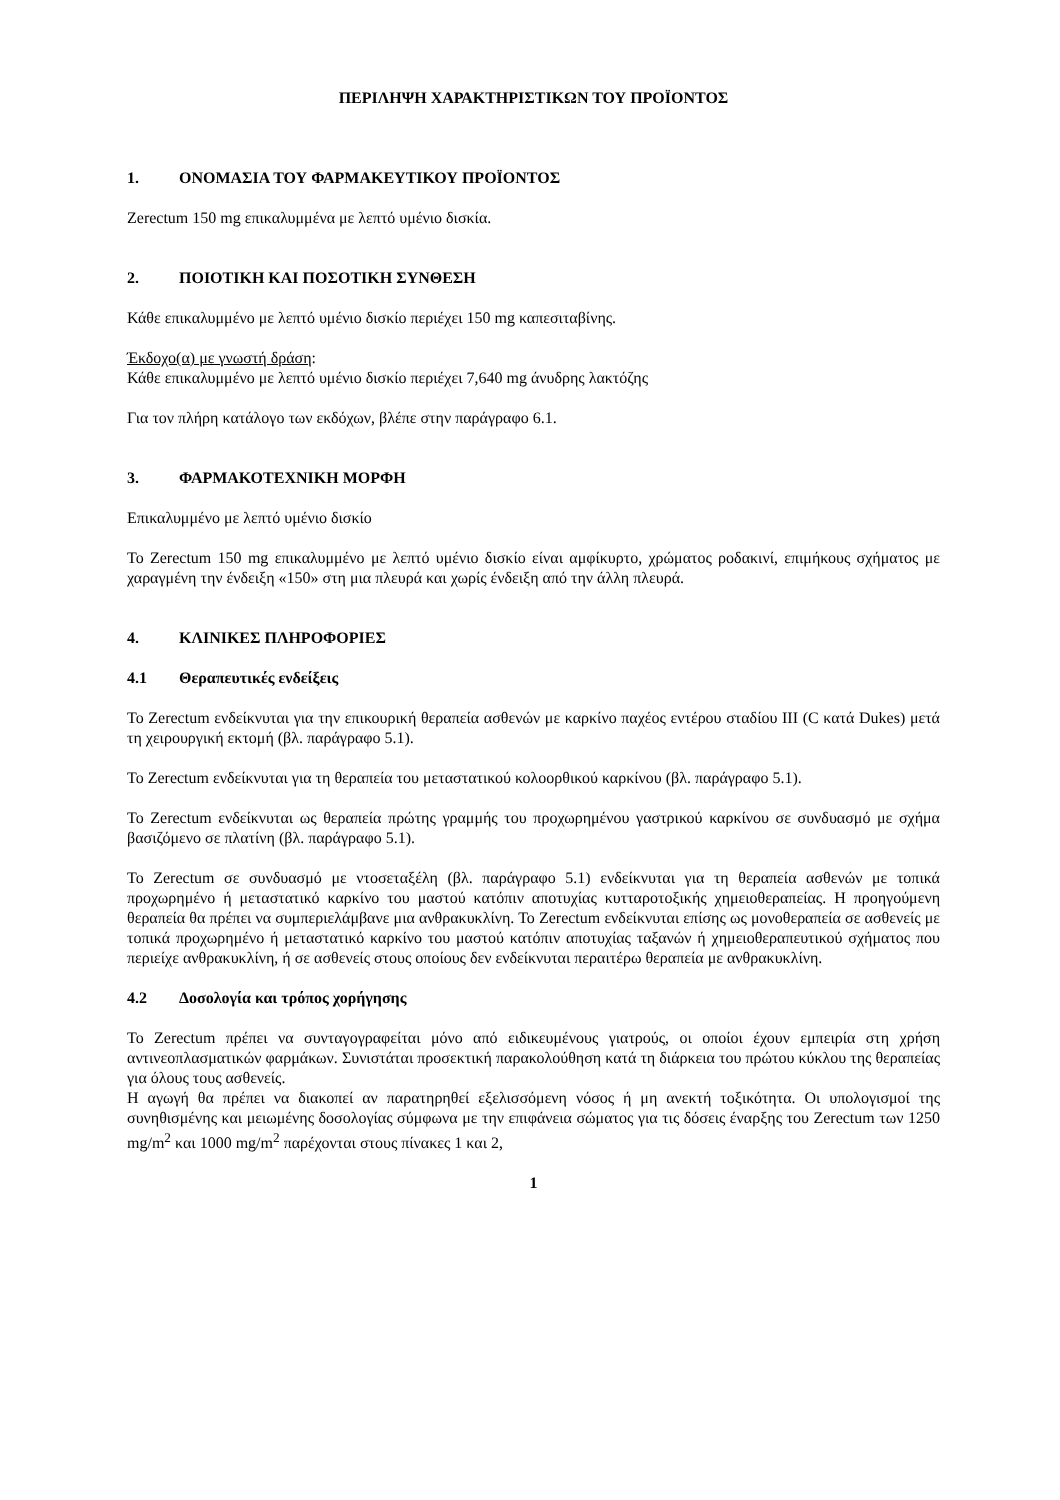ΠΕΡΙΛΗΨΗ ΧΑΡΑΚΤΗΡΙΣΤΙΚΩΝ ΤΟΥ ΠΡΟΪΟΝΤΟΣ
1. ΟΝΟΜΑΣΙΑ ΤΟΥ ΦΑΡΜΑΚΕΥΤΙΚΟΥ ΠΡΟΪΟΝΤΟΣ
Zerectum 150 mg επικαλυμμένα με λεπτό υμένιο δισκία.
2. ΠΟΙΟΤΙΚΗ ΚΑΙ ΠΟΣΟΤΙΚΗ ΣΥΝΘΕΣΗ
Κάθε επικαλυμμένο με λεπτό υμένιο δισκίο περιέχει 150 mg καπεσιταβίνης.
Έκδοχο(α) με γνωστή δράση:
Κάθε επικαλυμμένο με λεπτό υμένιο δισκίο περιέχει 7,640 mg άνυδρης λακτόζης
Για τον πλήρη κατάλογο των εκδόχων, βλέπε στην παράγραφο 6.1.
3. ΦΑΡΜΑΚΟΤΕΧΝΙΚΗ ΜΟΡΦΗ
Επικαλυμμένο με λεπτό υμένιο δισκίο
Το Zerectum 150 mg επικαλυμμένο με λεπτό υμένιο δισκίο είναι αμφίκυρτο, χρώματος ροδακινί, επιμήκους σχήματος με χαραγμένη την ένδειξη «150» στη μια πλευρά και χωρίς ένδειξη από την άλλη πλευρά.
4. ΚΛΙΝΙΚΕΣ ΠΛΗΡΟΦΟΡΙΕΣ
4.1 Θεραπευτικές ενδείξεις
Το Zerectum ενδείκνυται για την επικουρική θεραπεία ασθενών με καρκίνο παχέος εντέρου σταδίου ΙΙΙ (C κατά Dukes) μετά τη χειρουργική εκτομή (βλ. παράγραφο 5.1).
Το Zerectum ενδείκνυται για τη θεραπεία του μεταστατικού κολοορθικού καρκίνου (βλ. παράγραφο 5.1).
Το Zerectum ενδείκνυται ως θεραπεία πρώτης γραμμής του προχωρημένου γαστρικού καρκίνου σε συνδυασμό με σχήμα βασιζόμενο σε πλατίνη (βλ. παράγραφο 5.1).
Το Zerectum σε συνδυασμό με ντοσεταξέλη (βλ. παράγραφο 5.1) ενδείκνυται για τη θεραπεία ασθενών με τοπικά προχωρημένο ή μεταστατικό καρκίνο του μαστού κατόπιν αποτυχίας κυτταροτοξικής χημειοθεραπείας. Η προηγούμενη θεραπεία θα πρέπει να συμπεριελάμβανε μια ανθρακυκλίνη. Το Zerectum ενδείκνυται επίσης ως μονοθεραπεία σε ασθενείς με τοπικά προχωρημένο ή μεταστατικό καρκίνο του μαστού κατόπιν αποτυχίας ταξανών ή χημειοθεραπευτικού σχήματος που περιείχε ανθρακυκλίνη, ή σε ασθενείς στους οποίους δεν ενδείκνυται περαιτέρω θεραπεία με ανθρακυκλίνη.
4.2 Δοσολογία και τρόπος χορήγησης
Το Zerectum πρέπει να συνταγογραφείται μόνο από ειδικευμένους γιατρούς, οι οποίοι έχουν εμπειρία στη χρήση αντινεοπλασματικών φαρμάκων. Συνιστάται προσεκτική παρακολούθηση κατά τη διάρκεια του πρώτου κύκλου της θεραπείας για όλους τους ασθενείς.
Η αγωγή θα πρέπει να διακοπεί αν παρατηρηθεί εξελισσόμενη νόσος ή μη ανεκτή τοξικότητα. Οι υπολογισμοί της συνηθισμένης και μειωμένης δοσολογίας σύμφωνα με την επιφάνεια σώματος για τις δόσεις έναρξης του Zerectum των 1250 mg/m<sup>2</sup> και 1000 mg/m<sup>2</sup> παρέχονται στους πίνακες 1 και 2,
1